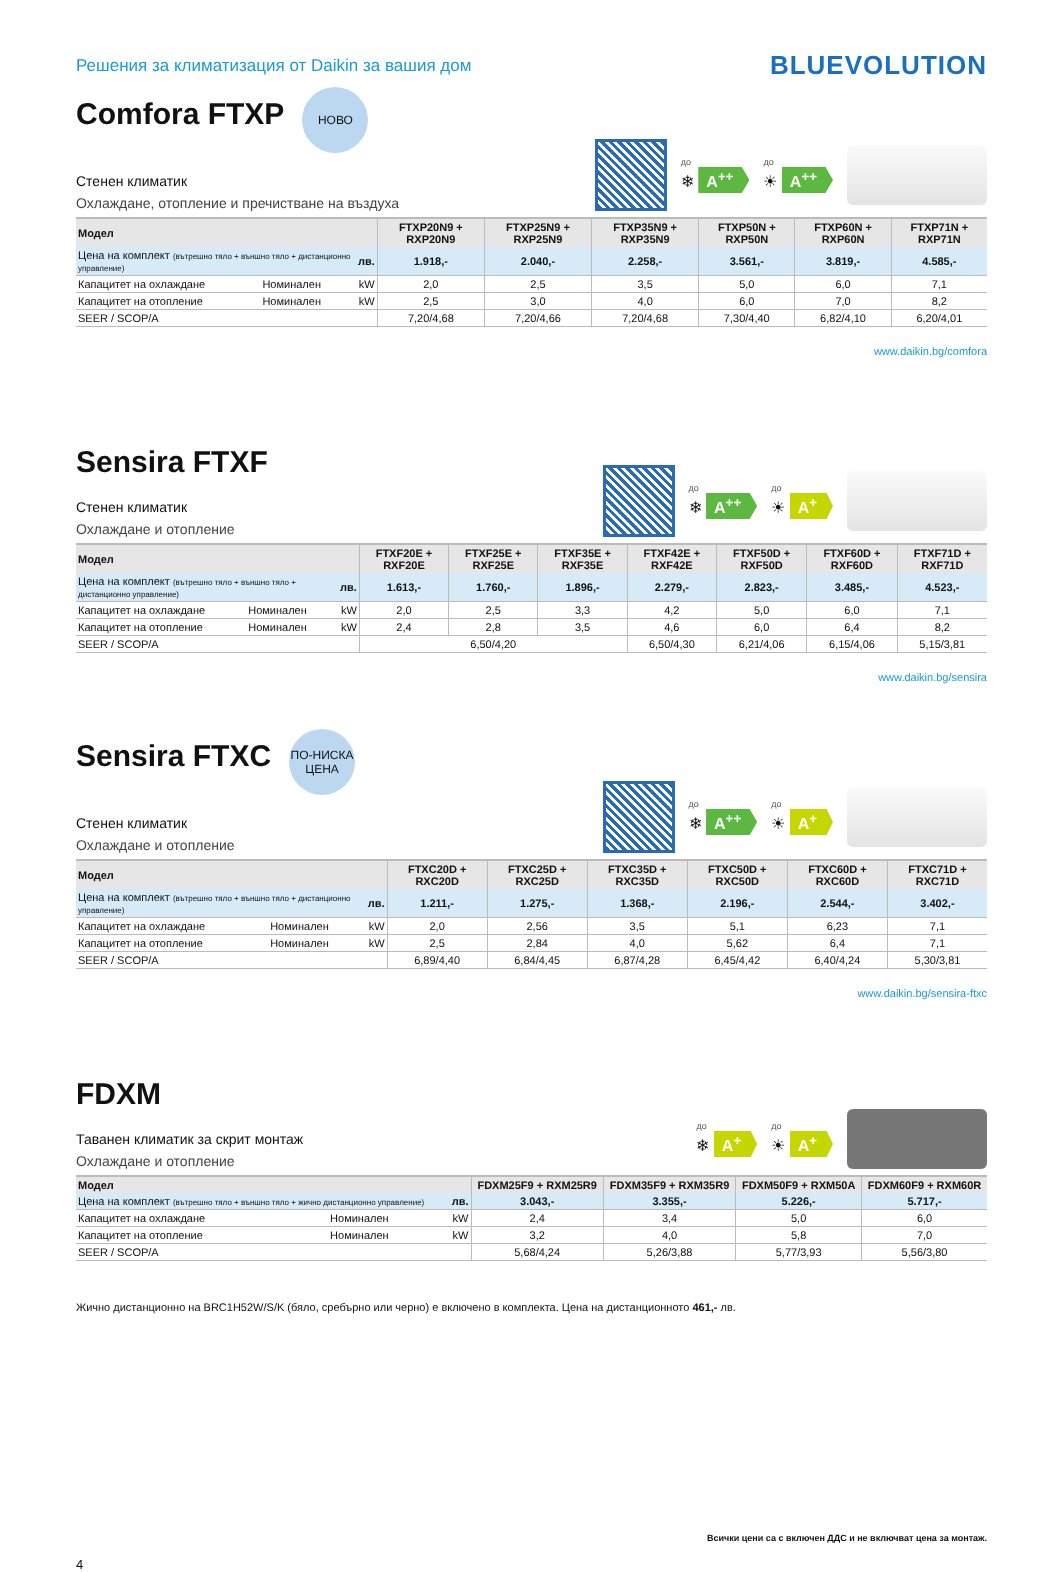Решения за климатизация от Daikin за вашия дом
BLUEVOLUTION
Comfora FTXP
НОВО
Стенен климатик
Охлаждане, отопление и пречистване на въздуха
до
❄ A<sup>++</sup>
до
☀ A<sup>++</sup>
| Модел | | | FTXP20N9 + RXP20N9 | FTXP25N9 + RXP25N9 | FTXP35N9 + RXP35N9 | FTXP50N + RXP50N | FTXP60N + RXP60N | FTXP71N + RXP71N |
| --- | --- | --- | --- | --- | --- | --- | --- | --- |
| Цена на комплект (вътрешно тяло + външно тяло + дистанционно управление) | | лв. | 1.918,- | 2.040,- | 2.258,- | 3.561,- | 3.819,- | 4.585,- |
| Капацитет на охлаждане | Номинален | kW | 2,0 | 2,5 | 3,5 | 5,0 | 6,0 | 7,1 |
| Капацитет на отопление | Номинален | kW | 2,5 | 3,0 | 4,0 | 6,0 | 7,0 | 8,2 |
| SEER / SCOP/A | | | 7,20/4,68 | 7,20/4,66 | 7,20/4,68 | 7,30/4,40 | 6,82/4,10 | 6,20/4,01 |
www.daikin.bg/comfora
Sensira FTXF
Стенен климатик
Охлаждане и отопление
до
❄ A<sup>++</sup>
до
☀ A<sup>+</sup>
| Модел | | | FTXF20E + RXF20E | FTXF25E + RXF25E | FTXF35E + RXF35E | FTXF42E + RXF42E | FTXF50D + RXF50D | FTXF60D + RXF60D | FTXF71D + RXF71D |
| --- | --- | --- | --- | --- | --- | --- | --- | --- | --- |
| Цена на комплект (вътрешно тяло + външно тяло + дистанционно управление) | | лв. | 1.613,- | 1.760,- | 1.896,- | 2.279,- | 2.823,- | 3.485,- | 4.523,- |
| Капацитет на охлаждане | Номинален | kW | 2,0 | 2,5 | 3,3 | 4,2 | 5,0 | 6,0 | 7,1 |
| Капацитет на отопление | Номинален | kW | 2,4 | 2,8 | 3,5 | 4,6 | 6,0 | 6,4 | 8,2 |
| SEER / SCOP/A | | | 6,50/4,20 | | | 6,50/4,30 | 6,21/4,06 | 6,15/4,06 | 5,15/3,81 |
www.daikin.bg/sensira
Sensira FTXC
ПО-НИСКА
ЦЕНА
Стенен климатик
Охлаждане и отопление
до
❄ A<sup>++</sup>
до
☀ A<sup>+</sup>
| Модел | | | FTXC20D + RXC20D | FTXC25D + RXC25D | FTXC35D + RXC35D | FTXC50D + RXC50D | FTXC60D + RXC60D | FTXC71D + RXC71D |
| --- | --- | --- | --- | --- | --- | --- | --- | --- |
| Цена на комплект (вътрешно тяло + външно тяло + дистанционно управление) | | лв. | 1.211,- | 1.275,- | 1.368,- | 2.196,- | 2.544,- | 3.402,- |
| Капацитет на охлаждане | Номинален | kW | 2,0 | 2,56 | 3,5 | 5,1 | 6,23 | 7,1 |
| Капацитет на отопление | Номинален | kW | 2,5 | 2,84 | 4,0 | 5,62 | 6,4 | 7,1 |
| SEER / SCOP/A | | | 6,89/4,40 | 6,84/4,45 | 6,87/4,28 | 6,45/4,42 | 6,40/4,24 | 5,30/3,81 |
www.daikin.bg/sensira-ftxc
FDXM
Таванен климатик за скрит монтаж
Охлаждане и отопление
до
❄ A<sup>+</sup>
до
☀ A<sup>+</sup>
| Модел | | | FDXM25F9 + RXM25R9 | FDXM35F9 + RXM35R9 | FDXM50F9 + RXM50A | FDXM60F9 + RXM60R |
| --- | --- | --- | --- | --- | --- | --- |
| Цена на комплект (вътрешно тяло + външно тяло + жично дистанционно управление) | | лв. | 3.043,- | 3.355,- | 5.226,- | 5.717,- |
| Капацитет на охлаждане | Номинален | kW | 2,4 | 3,4 | 5,0 | 6,0 |
| Капацитет на отопление | Номинален | kW | 3,2 | 4,0 | 5,8 | 7,0 |
| SEER / SCOP/A | | | 5,68/4,24 | 5,26/3,88 | 5,77/3,93 | 5,56/3,80 |
Жично дистанционно на BRC1H52W/S/K (бяло, сребърно или черно) е включено в комплекта. Цена на дистанционното 461,- лв.
Всички цени са с включен ДДС и не включват цена за монтаж.
4